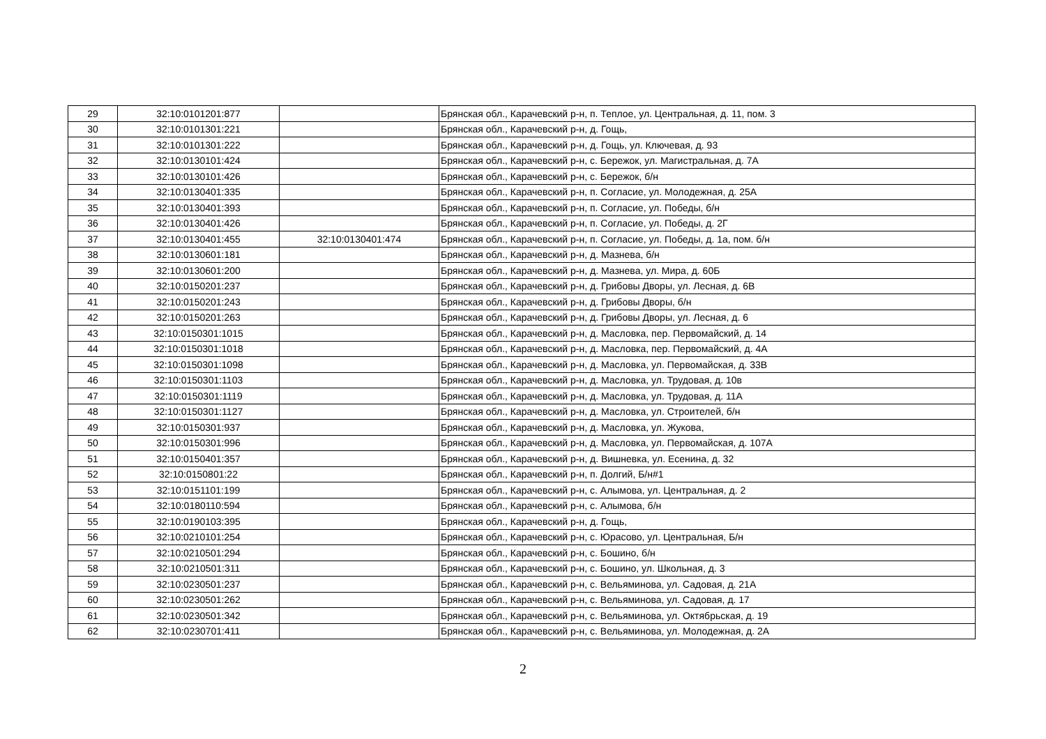| 29 | 32:10:0101201:877 | | Брянская обл., Карачевский р-н, п. Теплое, ул. Центральная, д. 11, пом. 3 |
| 30 | 32:10:0101301:221 | | Брянская обл., Карачевский р-н, д. Гощь, |
| 31 | 32:10:0101301:222 | | Брянская обл., Карачевский р-н, д. Гощь, ул. Ключевая, д. 93 |
| 32 | 32:10:0130101:424 | | Брянская обл., Карачевский р-н, с. Бережок, ул. Магистральная, д. 7А |
| 33 | 32:10:0130101:426 | | Брянская обл., Карачевский р-н, с. Бережок, б/н |
| 34 | 32:10:0130401:335 | | Брянская обл., Карачевский р-н, п. Согласие, ул. Молодежная, д. 25А |
| 35 | 32:10:0130401:393 | | Брянская обл., Карачевский р-н, п. Согласие, ул. Победы, б/н |
| 36 | 32:10:0130401:426 | | Брянская обл., Карачевский р-н, п. Согласие, ул. Победы, д. 2Г |
| 37 | 32:10:0130401:455 | 32:10:0130401:474 | Брянская обл., Карачевский р-н, п. Согласие, ул. Победы, д. 1а, пом. б/н |
| 38 | 32:10:0130601:181 | | Брянская обл., Карачевский р-н, д. Мазнева, б/н |
| 39 | 32:10:0130601:200 | | Брянская обл., Карачевский р-н, д. Мазнева, ул. Мира, д. 60Б |
| 40 | 32:10:0150201:237 | | Брянская обл., Карачевский р-н, д. Грибовы Дворы, ул. Лесная, д. 6В |
| 41 | 32:10:0150201:243 | | Брянская обл., Карачевский р-н, д. Грибовы Дворы, б/н |
| 42 | 32:10:0150201:263 | | Брянская обл., Карачевский р-н, д. Грибовы Дворы, ул. Лесная, д. 6 |
| 43 | 32:10:0150301:1015 | | Брянская обл., Карачевский р-н, д. Масловка, пер. Первомайский, д. 14 |
| 44 | 32:10:0150301:1018 | | Брянская обл., Карачевский р-н, д. Масловка, пер. Первомайский, д. 4А |
| 45 | 32:10:0150301:1098 | | Брянская обл., Карачевский р-н, д. Масловка, ул. Первомайская, д. 33В |
| 46 | 32:10:0150301:1103 | | Брянская обл., Карачевский р-н, д. Масловка, ул. Трудовая, д. 10в |
| 47 | 32:10:0150301:1119 | | Брянская обл., Карачевский р-н, д. Масловка, ул. Трудовая, д. 11А |
| 48 | 32:10:0150301:1127 | | Брянская обл., Карачевский р-н, д. Масловка, ул. Строителей, б/н |
| 49 | 32:10:0150301:937 | | Брянская обл., Карачевский р-н, д. Масловка, ул. Жукова, |
| 50 | 32:10:0150301:996 | | Брянская обл., Карачевский р-н, д. Масловка, ул. Первомайская, д. 107А |
| 51 | 32:10:0150401:357 | | Брянская обл., Карачевский р-н, д. Вишневка, ул. Есенина, д. 32 |
| 52 | 32:10:0150801:22 | | Брянская обл., Карачевский р-н, п. Долгий, Б/н#1 |
| 53 | 32:10:0151101:199 | | Брянская обл., Карачевский р-н, с. Алымова, ул. Центральная, д. 2 |
| 54 | 32:10:0180110:594 | | Брянская обл., Карачевский р-н, с. Алымова, б/н |
| 55 | 32:10:0190103:395 | | Брянская обл., Карачевский р-н, д. Гощь, |
| 56 | 32:10:0210101:254 | | Брянская обл., Карачевский р-н, с. Юрасово, ул. Центральная, Б/н |
| 57 | 32:10:0210501:294 | | Брянская обл., Карачевский р-н, с. Бошино, б/н |
| 58 | 32:10:0210501:311 | | Брянская обл., Карачевский р-н, с. Бошино, ул. Школьная, д. 3 |
| 59 | 32:10:0230501:237 | | Брянская обл., Карачевский р-н, с. Вельяминова, ул. Садовая, д. 21А |
| 60 | 32:10:0230501:262 | | Брянская обл., Карачевский р-н, с. Вельяминова, ул. Садовая, д. 17 |
| 61 | 32:10:0230501:342 | | Брянская обл., Карачевский р-н, с. Вельяминова, ул. Октябрьская, д. 19 |
| 62 | 32:10:0230701:411 | | Брянская обл., Карачевский р-н, с. Вельяминова, ул. Молодежная, д. 2А |
2